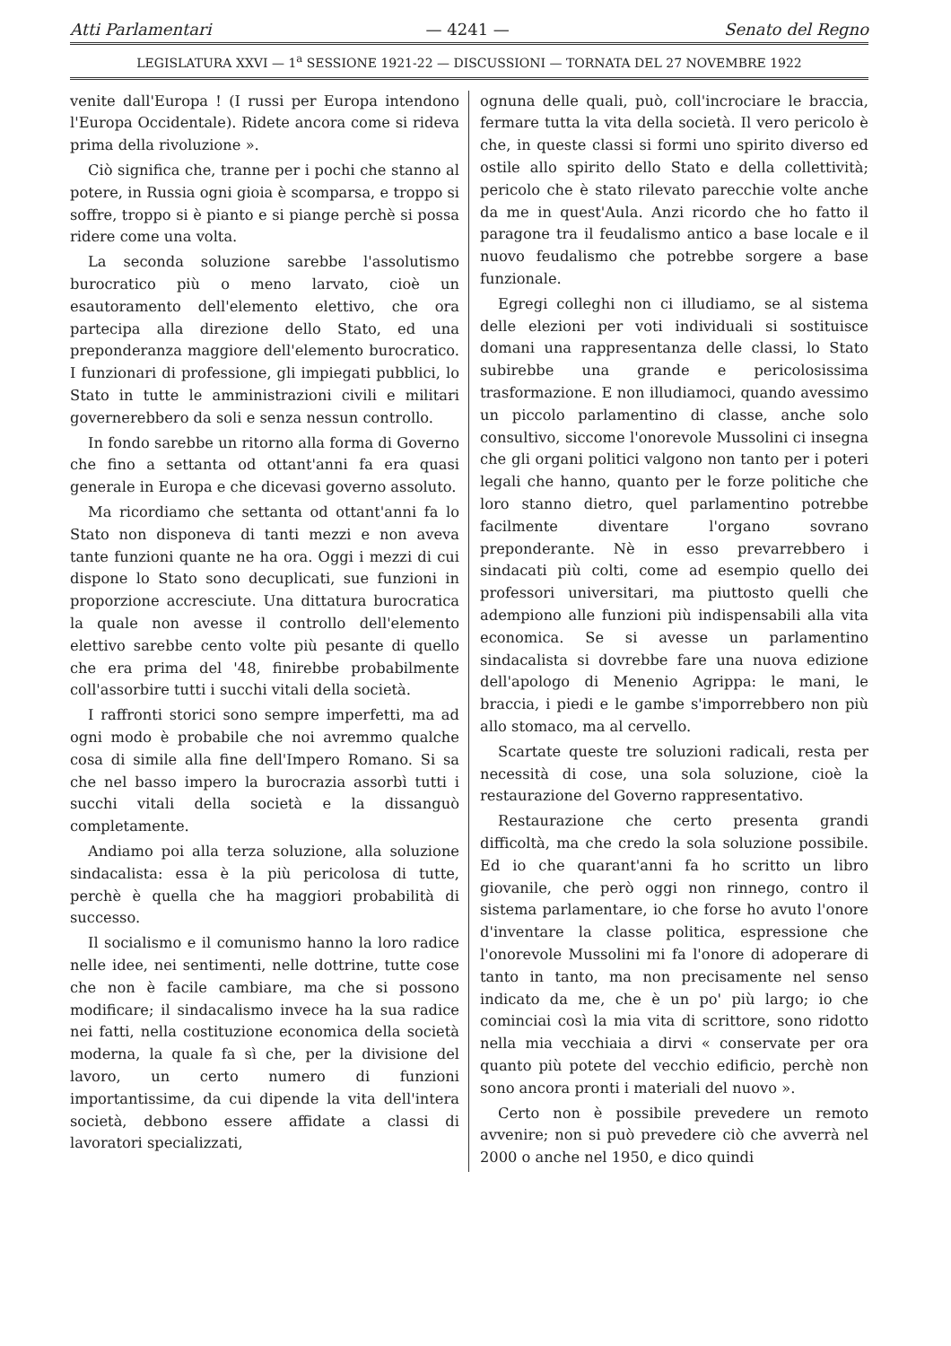Atti Parlamentari — 4241 — Senato del Regno
LEGISLATURA XXVI — 1<sup>a</sup> SESSIONE 1921-22 — DISCUSSIONI — TORNATA DEL 27 NOVEMBRE 1922
venite dall'Europa ! (I russi per Europa intendono l'Europa Occidentale). Ridete ancora come si rideva prima della rivoluzione ».
Ciò significa che, tranne per i pochi che stanno al potere, in Russia ogni gioia è scomparsa, e troppo si soffre, troppo si è pianto e si piange perchè si possa ridere come una volta.
La seconda soluzione sarebbe l'assolutismo burocratico più o meno larvato, cioè un esautoramento dell'elemento elettivo, che ora partecipa alla direzione dello Stato, ed una preponderanza maggiore dell'elemento burocratico. I funzionari di professione, gli impiegati pubblici, lo Stato in tutte le amministrazioni civili e militari governerebbero da soli e senza nessun controllo.
In fondo sarebbe un ritorno alla forma di Governo che fino a settanta od ottant'anni fa era quasi generale in Europa e che dicevasi governo assoluto.
Ma ricordiamo che settanta od ottant'anni fa lo Stato non disponeva di tanti mezzi e non aveva tante funzioni quante ne ha ora. Oggi i mezzi di cui dispone lo Stato sono decuplicati, sue funzioni in proporzione accresciute. Una dittatura burocratica la quale non avesse il controllo dell'elemento elettivo sarebbe cento volte più pesante di quello che era prima del '48, finirebbe probabilmente coll'assorbire tutti i succhi vitali della società.
I raffronti storici sono sempre imperfetti, ma ad ogni modo è probabile che noi avremmo qualche cosa di simile alla fine dell'Impero Romano. Si sa che nel basso impero la burocrazia assorbì tutti i succhi vitali della società e la dissanguò completamente.
Andiamo poi alla terza soluzione, alla soluzione sindacalista: essa è la più pericolosa di tutte, perchè è quella che ha maggiori probabilità di successo.
Il socialismo e il comunismo hanno la loro radice nelle idee, nei sentimenti, nelle dottrine, tutte cose che non è facile cambiare, ma che si possono modificare; il sindacalismo invece ha la sua radice nei fatti, nella costituzione economica della società moderna, la quale fa sì che, per la divisione del lavoro, un certo numero di funzioni importantissime, da cui dipende la vita dell'intera società, debbono essere affidate a classi di lavoratori specializzati,
ognuna delle quali, può, coll'incrociare le braccia, fermare tutta la vita della società. Il vero pericolo è che, in queste classi si formi uno spirito diverso ed ostile allo spirito dello Stato e della collettività; pericolo che è stato rilevato parecchie volte anche da me in quest'Aula. Anzi ricordo che ho fatto il paragone tra il feudalismo antico a base locale e il nuovo feudalismo che potrebbe sorgere a base funzionale.
Egregi colleghi non ci illudiamo, se al sistema delle elezioni per voti individuali si sostituisce domani una rappresentanza delle classi, lo Stato subirebbe una grande e pericolosissima trasformazione. E non illudiamoci, quando avessimo un piccolo parlamentino di classe, anche solo consultivo, siccome l'onorevole Mussolini ci insegna che gli organi politici valgono non tanto per i poteri legali che hanno, quanto per le forze politiche che loro stanno dietro, quel parlamentino potrebbe facilmente diventare l'organo sovrano preponderante. Nè in esso prevarrebbero i sindacati più colti, come ad esempio quello dei professori universitari, ma piuttosto quelli che adempiono alle funzioni più indispensabili alla vita economica. Se si avesse un parlamentino sindacalista si dovrebbe fare una nuova edizione dell'apologo di Menenio Agrippa: le mani, le braccia, i piedi e le gambe s'imporrebbero non più allo stomaco, ma al cervello.
Scartate queste tre soluzioni radicali, resta per necessità di cose, una sola soluzione, cioè la restaurazione del Governo rappresentativo.
Restaurazione che certo presenta grandi difficoltà, ma che credo la sola soluzione possibile. Ed io che quarant'anni fa ho scritto un libro giovanile, che però oggi non rinnego, contro il sistema parlamentare, io che forse ho avuto l'onore d'inventare la classe politica, espressione che l'onorevole Mussolini mi fa l'onore di adoperare di tanto in tanto, ma non precisamente nel senso indicato da me, che è un po' più largo; io che cominciai così la mia vita di scrittore, sono ridotto nella mia vecchiaia a dirvi « conservate per ora quanto più potete del vecchio edificio, perchè non sono ancora pronti i materiali del nuovo ».
Certo non è possibile prevedere un remoto avvenire; non si può prevedere ciò che avverrà nel 2000 o anche nel 1950, e dico quindi